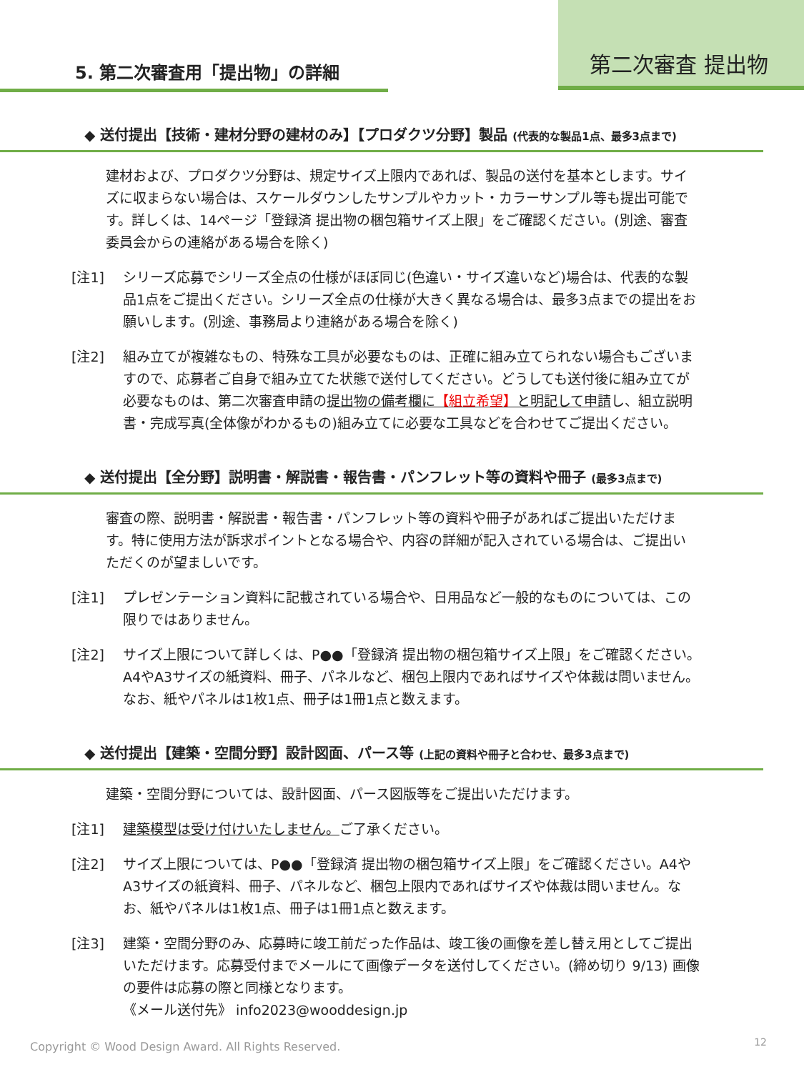第二次審査 提出物
5. 第二次審査用「提出物」の詳細
◆ 送付提出【技術・建材分野の建材のみ】【プロダクツ分野】製品 (代表的な製品1点、最多3点まで)
建材および、プロダクツ分野は、規定サイズ上限内であれば、製品の送付を基本とします。サイズに収まらない場合は、スケールダウンしたサンプルやカット・カラーサンプル等も提出可能です。詳しくは、14ページ「登録済 提出物の梱包箱サイズ上限」をご確認ください。(別途、審査委員会からの連絡がある場合を除く)
[注1] シリーズ応募でシリーズ全点の仕様がほぼ同じ(色違い・サイズ違いなど)場合は、代表的な製品1点をご提出ください。シリーズ全点の仕様が大きく異なる場合は、最多3点までの提出をお願いします。(別途、事務局より連絡がある場合を除く)
[注2] 組み立てが複雑なもの、特殊な工具が必要なものは、正確に組み立てられない場合もございますので、応募者ご自身で組み立てた状態で送付してください。どうしても送付後に組み立てが必要なものは、第二次審査申請の提出物の備考欄に【組立希望】と明記して申請し、組立説明書・完成写真(全体像がわかるもの)組み立てに必要な工具などを合わせてご提出ください。
◆ 送付提出【全分野】説明書・解説書・報告書・パンフレット等の資料や冊子 (最多3点まで)
審査の際、説明書・解説書・報告書・パンフレット等の資料や冊子があればご提出いただけます。特に使用方法が訴求ポイントとなる場合や、内容の詳細が記入されている場合は、ご提出いただくのが望ましいです。
[注1] プレゼンテーション資料に記載されている場合や、日用品など一般的なものについては、この限りではありません。
[注2] サイズ上限について詳しくは、P●●「登録済 提出物の梱包箱サイズ上限」をご確認ください。A4やA3サイズの紙資料、冊子、パネルなど、梱包上限内であればサイズや体裁は問いません。なお、紙やパネルは1枚1点、冊子は1冊1点と数えます。
◆ 送付提出【建築・空間分野】設計図面、パース等 (上記の資料や冊子と合わせ、最多3点まで)
建築・空間分野については、設計図面、パース図版等をご提出いただけます。
[注1] 建築模型は受け付けいたしません。ご了承ください。
[注2] サイズ上限については、P●●「登録済 提出物の梱包箱サイズ上限」をご確認ください。A4やA3サイズの紙資料、冊子、パネルなど、梱包上限内であればサイズや体裁は問いません。なお、紙やパネルは1枚1点、冊子は1冊1点と数えます。
[注3] 建築・空間分野のみ、応募時に竣工前だった作品は、竣工後の画像を差し替え用としてご提出いただけます。応募受付までメールにて画像データを送付してください。(締め切り 9/13) 画像の要件は応募の際と同様となります。
《メール送付先》 info2023@wooddesign.jp
Copyright © Wood Design Award. All Rights Reserved.
12